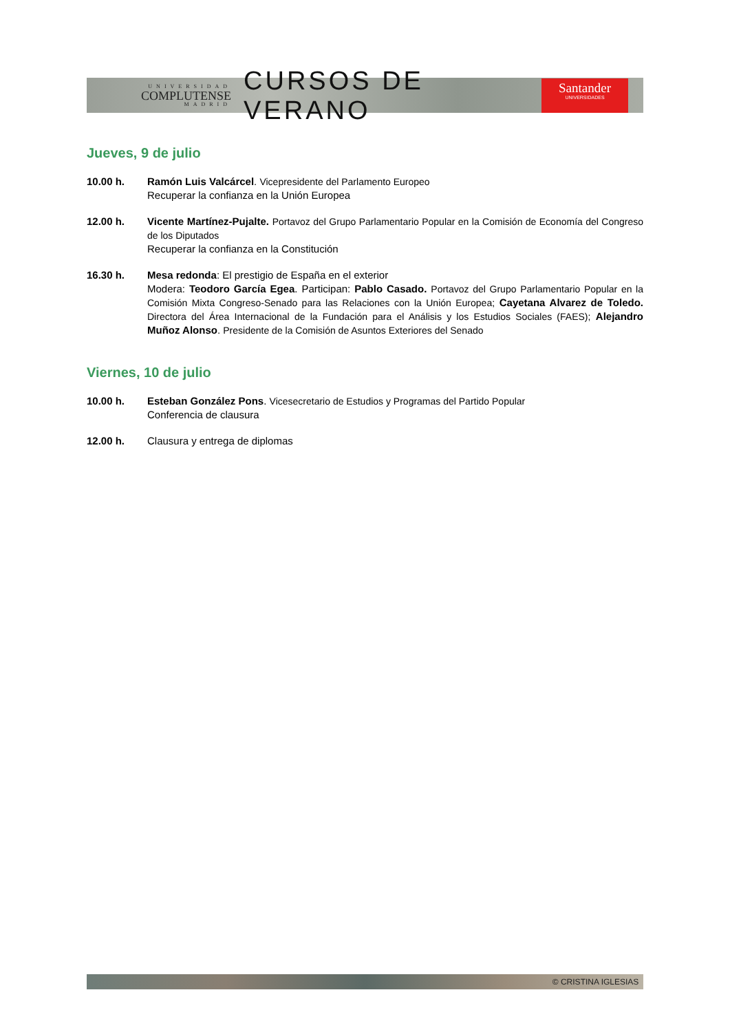UNIVERSIDAD
COMPLUTENSE
MADRID
CURSOS DE VERANO
Santander
UNIVERSIDADES
Jueves, 9 de julio
10.00 h. Ramón Luis Valcárcel. Vicepresidente del Parlamento Europeo
Recuperar la confianza en la Unión Europea
12.00 h. Vicente Martínez-Pujalte. Portavoz del Grupo Parlamentario Popular en la Comisión de Economía del Congreso de los Diputados
Recuperar la confianza en la Constitución
16.30 h. Mesa redonda: El prestigio de España en el exterior
Modera: Teodoro García Egea. Participan: Pablo Casado. Portavoz del Grupo Parlamentario Popular en la Comisión Mixta Congreso-Senado para las Relaciones con la Unión Europea; Cayetana Alvarez de Toledo. Directora del Área Internacional de la Fundación para el Análisis y los Estudios Sociales (FAES); Alejandro Muñoz Alonso. Presidente de la Comisión de Asuntos Exteriores del Senado
Viernes, 10 de julio
10.00 h. Esteban González Pons. Vicesecretario de Estudios y Programas del Partido Popular
Conferencia de clausura
12.00 h. Clausura y entrega de diplomas
© CRISTINA IGLESIAS